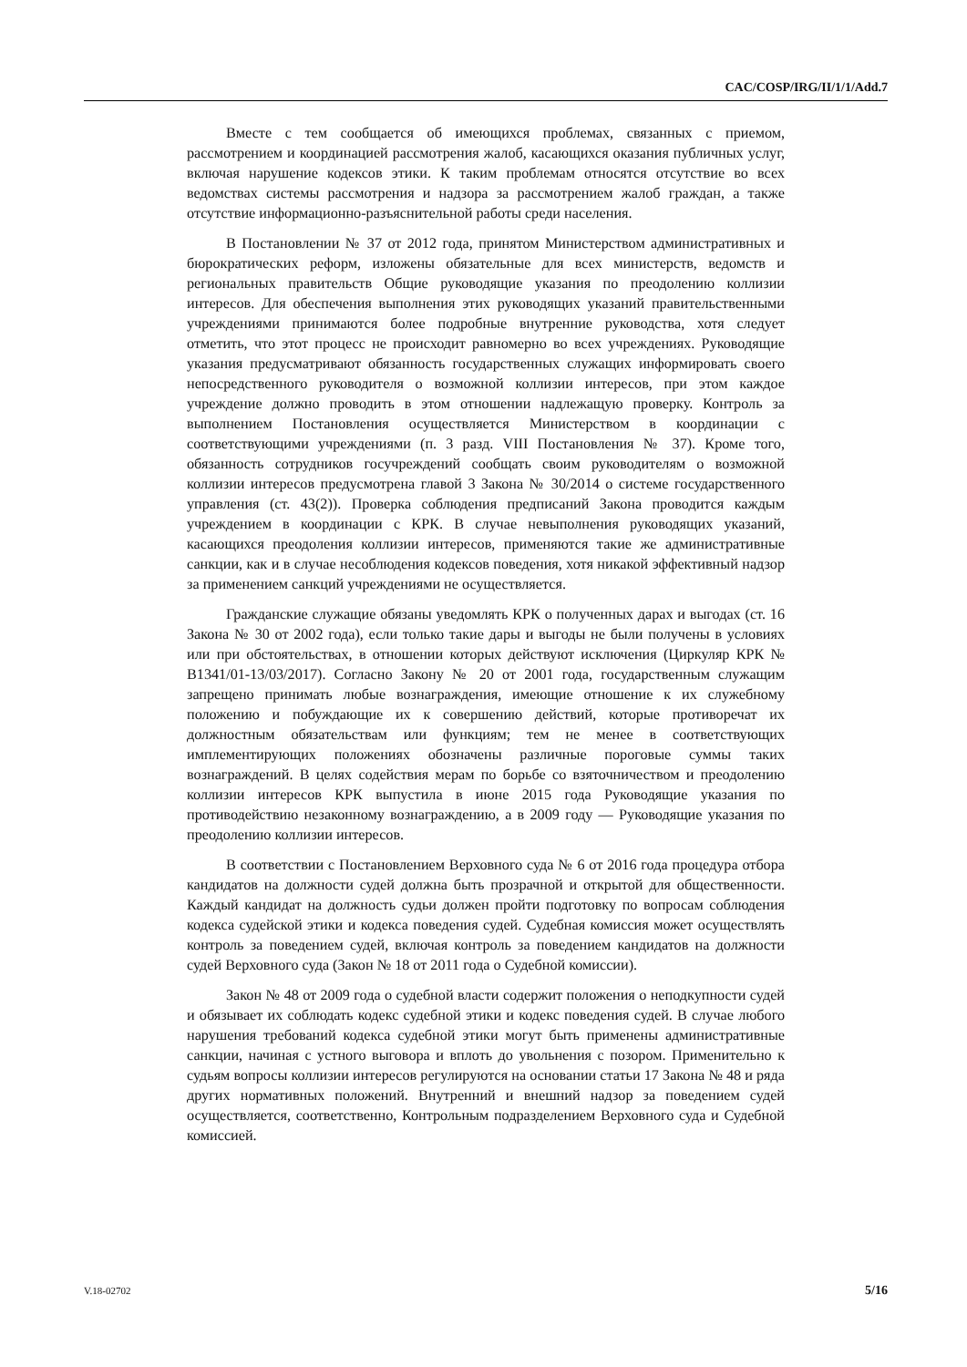CAC/COSP/IRG/II/1/1/Add.7
Вместе с тем сообщается об имеющихся проблемах, связанных с приемом, рассмотрением и координацией рассмотрения жалоб, касающихся оказания публичных услуг, включая нарушение кодексов этики. К таким проблемам относятся отсутствие во всех ведомствах системы рассмотрения и надзора за рассмотрением жалоб граждан, а также отсутствие информационно-разъяснительной работы среди населения.
В Постановлении № 37 от 2012 года, принятом Министерством административных и бюрократических реформ, изложены обязательные для всех министерств, ведомств и региональных правительств Общие руководящие указания по преодолению коллизии интересов. Для обеспечения выполнения этих руководящих указаний правительственными учреждениями принимаются более подробные внутренние руководства, хотя следует отметить, что этот процесс не происходит равномерно во всех учреждениях. Руководящие указания предусматривают обязанность государственных служащих информировать своего непосредственного руководителя о возможной коллизии интересов, при этом каждое учреждение должно проводить в этом отношении надлежащую проверку. Контроль за выполнением Постановления осуществляется Министерством в координации с соответствующими учреждениями (п. 3 разд. VIII Постановления № 37). Кроме того, обязанность сотрудников госучреждений сообщать своим руководителям о возможной коллизии интересов предусмотрена главой 3 Закона № 30/2014 о системе государственного управления (ст. 43(2)). Проверка соблюдения предписаний Закона проводится каждым учреждением в координации с КРК. В случае невыполнения руководящих указаний, касающихся преодоления коллизии интересов, применяются такие же административные санкции, как и в случае несоблюдения кодексов поведения, хотя никакой эффективный надзор за применением санкций учреждениями не осуществляется.
Гражданские служащие обязаны уведомлять КРК о полученных дарах и выгодах (ст. 16 Закона № 30 от 2002 года), если только такие дары и выгоды не были получены в условиях или при обстоятельствах, в отношении которых действуют исключения (Циркуляр КРК № B1341/01-13/03/2017). Согласно Закону № 20 от 2001 года, государственным служащим запрещено принимать любые вознаграждения, имеющие отношение к их служебному положению и побуждающие их к совершению действий, которые противоречат их должностным обязательствам или функциям; тем не менее в соответствующих имплементирующих положениях обозначены различные пороговые суммы таких вознаграждений. В целях содействия мерам по борьбе со взяточничеством и преодолению коллизии интересов КРК выпустила в июне 2015 года Руководящие указания по противодействию незаконному вознаграждению, а в 2009 году — Руководящие указания по преодолению коллизии интересов.
В соответствии с Постановлением Верховного суда № 6 от 2016 года процедура отбора кандидатов на должности судей должна быть прозрачной и открытой для общественности. Каждый кандидат на должность судьи должен пройти подготовку по вопросам соблюдения кодекса судейской этики и кодекса поведения судей. Судебная комиссия может осуществлять контроль за поведением судей, включая контроль за поведением кандидатов на должности судей Верховного суда (Закон № 18 от 2011 года о Судебной комиссии).
Закон № 48 от 2009 года о судебной власти содержит положения о неподкупности судей и обязывает их соблюдать кодекс судебной этики и кодекс поведения судей. В случае любого нарушения требований кодекса судебной этики могут быть применены административные санкции, начиная с устного выговора и вплоть до увольнения с позором. Применительно к судьям вопросы коллизии интересов регулируются на основании статьи 17 Закона № 48 и ряда других нормативных положений. Внутренний и внешний надзор за поведением судей осуществляется, соответственно, Контрольным подразделением Верховного суда и Судебной комиссией.
V.18-02702 5/16